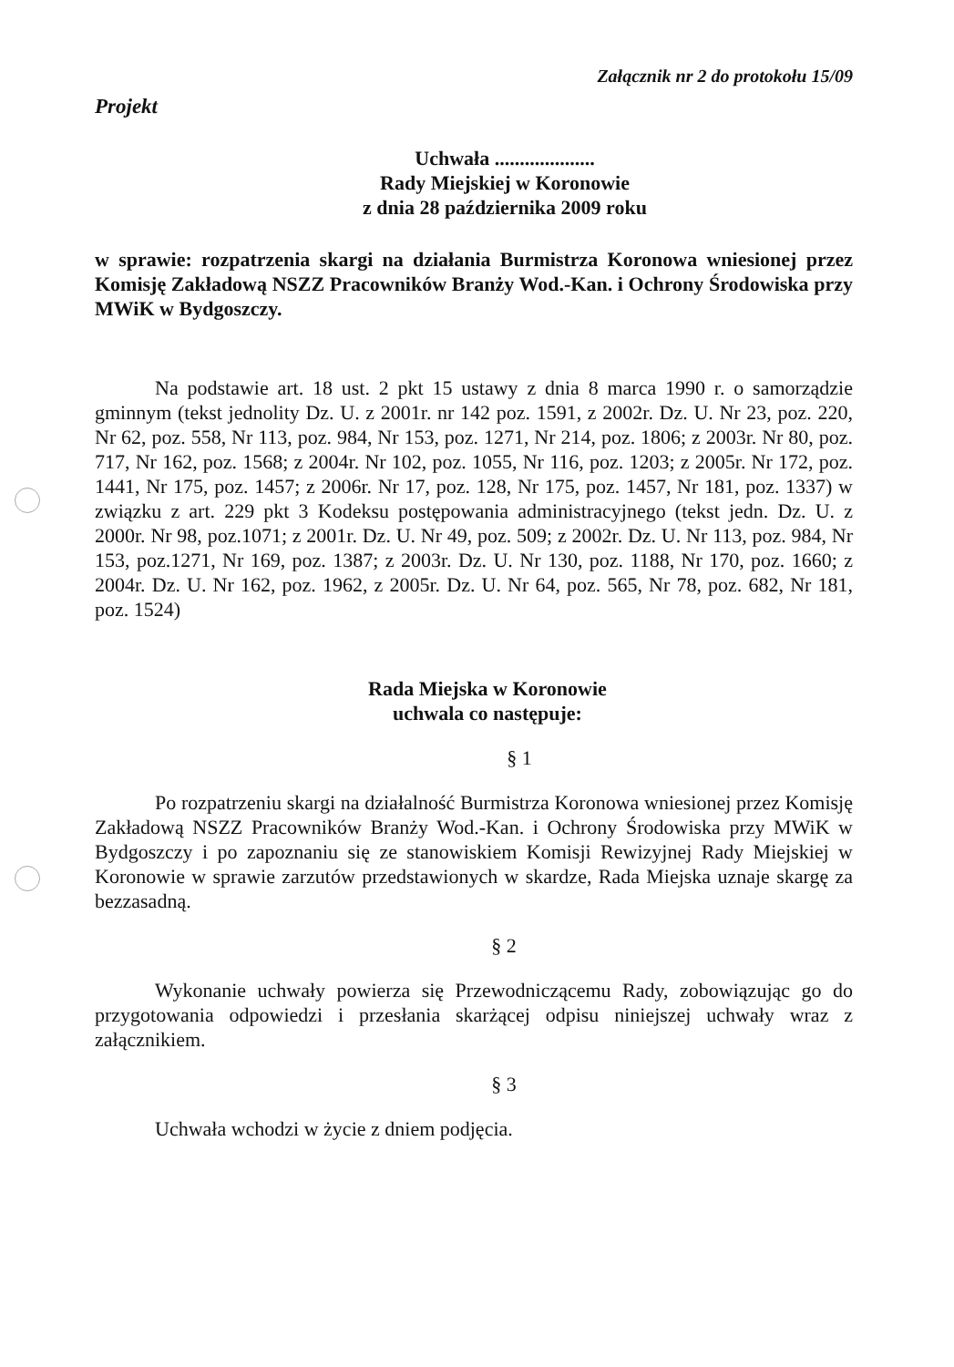Załącznik nr 2 do protokołu 15/09
Projekt
Uchwała ....................
Rady Miejskiej w Koronowie
z dnia 28 października 2009 roku
w sprawie: rozpatrzenia skargi na działania Burmistrza Koronowa wniesionej przez Komisję Zakładową NSZZ Pracowników Branży Wod.-Kan. i Ochrony Środowiska przy MWiK w Bydgoszczy.
Na podstawie art. 18 ust. 2 pkt 15 ustawy z dnia 8 marca 1990 r. o samorządzie gminnym (tekst jednolity Dz. U. z 2001r. nr 142 poz. 1591, z 2002r. Dz. U. Nr 23, poz. 220, Nr 62, poz. 558, Nr 113, poz. 984, Nr 153, poz. 1271, Nr 214, poz. 1806; z 2003r. Nr 80, poz. 717, Nr 162, poz. 1568; z 2004r. Nr 102, poz. 1055, Nr 116, poz. 1203; z 2005r. Nr 172, poz. 1441, Nr 175, poz. 1457; z 2006r. Nr 17, poz. 128, Nr 175, poz. 1457, Nr 181, poz. 1337) w związku z art. 229 pkt 3 Kodeksu postępowania administracyjnego (tekst jedn. Dz. U. z 2000r. Nr 98, poz.1071; z 2001r. Dz. U. Nr 49, poz. 509; z 2002r. Dz. U. Nr 113, poz. 984, Nr 153, poz.1271, Nr 169, poz. 1387; z 2003r. Dz. U. Nr 130, poz. 1188, Nr 170, poz. 1660; z 2004r. Dz. U. Nr 162, poz. 1962, z 2005r. Dz. U. Nr 64, poz. 565, Nr 78, poz. 682, Nr 181, poz. 1524)
Rada Miejska w Koronowie
uchwala co następuje:
§ 1
Po rozpatrzeniu skargi na działalność Burmistrza Koronowa wniesionej przez Komisję Zakładową NSZZ Pracowników Branży Wod.-Kan. i Ochrony Środowiska przy MWiK w Bydgoszczy i po zapoznaniu się ze stanowiskiem Komisji Rewizyjnej Rady Miejskiej w Koronowie w sprawie zarzutów przedstawionych w skardze, Rada Miejska uznaje skargę za bezzasadną.
§ 2
Wykonanie uchwały powierza się Przewodniczącemu Rady, zobowiązując go do przygotowania odpowiedzi i przesłania skarżącej odpisu niniejszej uchwały wraz z załącznikiem.
§ 3
Uchwała wchodzi w życie z dniem podjęcia.